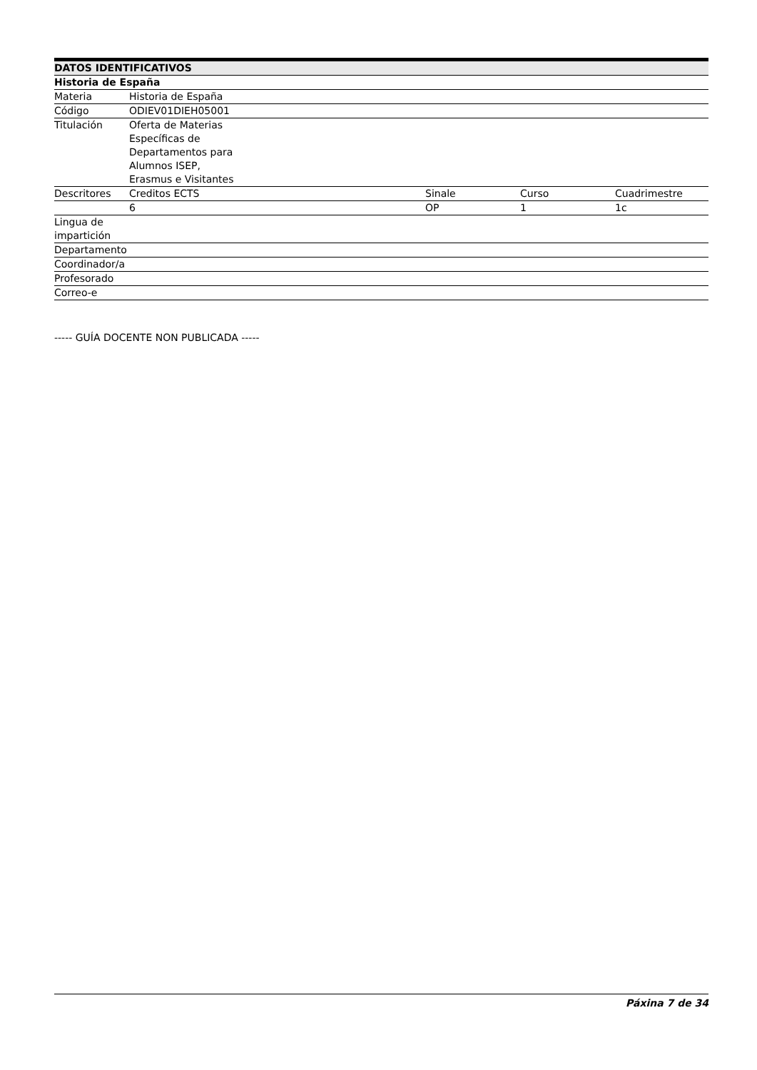| DATOS IDENTIFICATIVOS | | | | |
| --- | --- | --- | --- | --- |
| Historia de España | | | | |
| Materia | Historia de España | | | |
| Código | ODIEV01DIEH05001 | | | |
| Titulación | Oferta de Materias Específicas de Departamentos para Alumnos ISEP, Erasmus e Visitantes | | | |
| Descritores | Creditos ECTS | Sinale | Curso | Cuadrimestre |
| | 6 | OP | 1 | 1c |
| Lingua de impartición | | | | |
| Departamento | | | | |
| Coordinador/a | | | | |
| Profesorado | | | | |
| Correo-e | | | | |
----- GUÍA DOCENTE NON PUBLICADA -----
Páxina 7 de 34